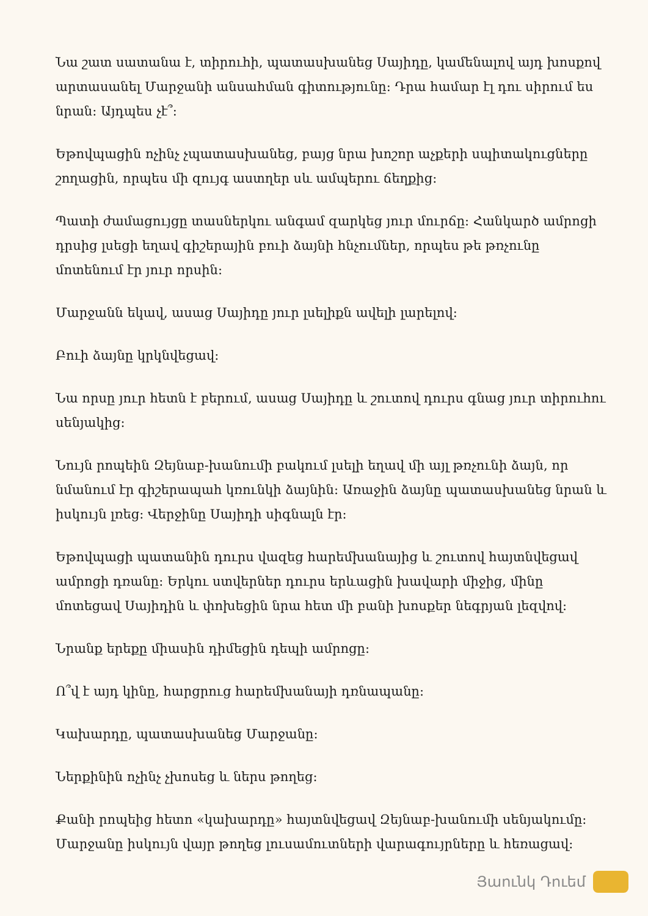Նա շատ սատանա է, տիրուհի, պատասխանեց Սայիդը, կամենալով այդ խոսքով արտասանել Մարջանի անսահման գիտությունը: Դրա համար էլ դու սիրում ես նրան: Այդպես չէ՞:
Եթովպացին ոչինչ չպատասխանեց, բայց նրա խոշոր աչքերի սպիտակուցները շողացին, որպես մի զույգ աստղեր սև ամպերու ճեղքից:
Պատի ժամացույցը տասներկու անգամ զարկեց յուր մուրճը: Հանկարծ ամրոցի դրսից լսեցի եղավ գիշերային բուի ձայնի հնչումներ, որպես թե թռչունը մոտենում էր յուր որսին:
Մարջանն եկավ, ասաց Սայիդը յուր լսելիքն ավելի լարելով:
Բուի ձայնը կրկնվեցավ:
Նա որսը յուր հետն է բերում, ասաց Սայիդը և շուտով դուրս գնաց յուր տիրուհու սենյակից:
Նույն րոպեին Զեյնաբ-խանումի բակում լսելի եղավ մի այլ թռչունի ձայն, որ նմանում էր գիշերապահ կռունկի ձայնին: Առաջին ձայնը պատասխանեց նրան և իսկույն լռեց: Վերջինը Սայիդի սիգնալն էր:
Եթովպացի պատանին դուրս վազեց հարեմխանայից և շուտով հայտնվեցավ ամրոցի դռանը: Երկու ստվերներ դուրս երևացին խավարի միջից, մինը մոտեցավ Սայիդին և փոխեցին նրա հետ մի բանի խոսքեր նեգրյան լեզվով:
Նրանք երեքը միասին դիմեցին դեպի ամրոցը:
Ո՞վ է այդ կինը, հարցրուց հարեմխանայի դռնապանը:
Կախարդը, պատասխանեց Մարջանը:
Ներքինին ոչինչ չխոսեց և ներս թողեց:
Քանի րոպեից հետո «կախարդը» հայտնվեցավ Զեյնաբ-խանումի սենյակումը: Մարջանը իսկույն վայր թողեց լուսամուտների վարագույրները և հեռացավ:
Յաունկ Դուեմ